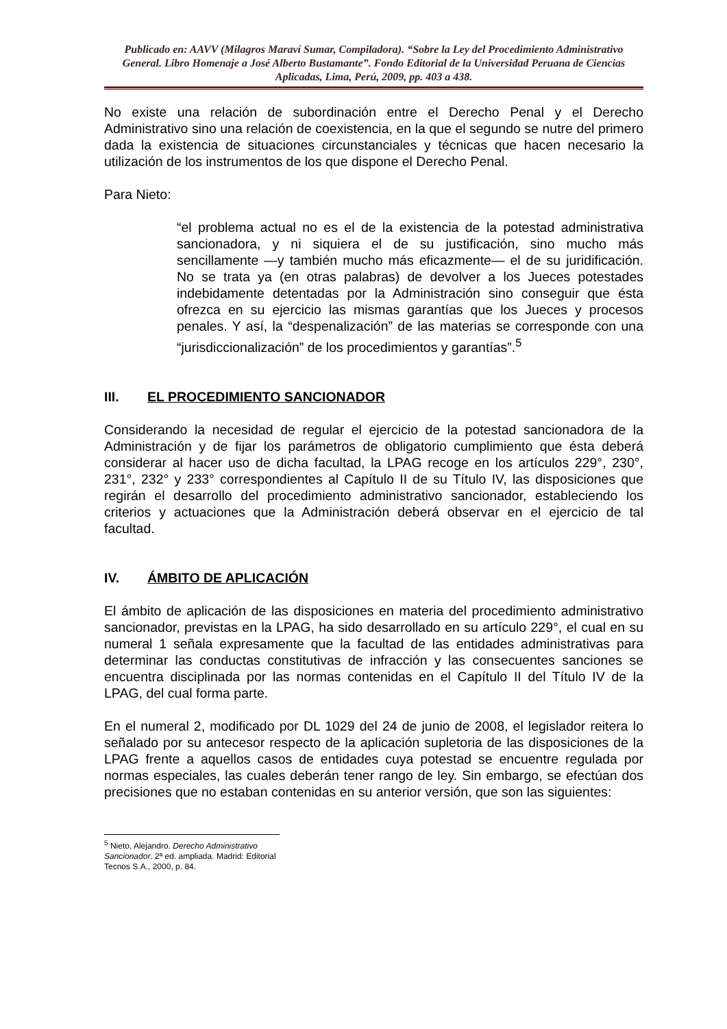Publicado en: AAVV (Milagros Maraví Sumar, Compiladora). “Sobre la Ley del Procedimiento Administrativo General. Libro Homenaje a José Alberto Bustamante”. Fondo Editorial de la Universidad Peruana de Ciencias Aplicadas, Lima, Perú, 2009, pp. 403 a 438.
No existe una relación de subordinación entre el Derecho Penal y el Derecho Administrativo sino una relación de coexistencia, en la que el segundo se nutre del primero dada la existencia de situaciones circunstanciales y técnicas que hacen necesario la utilización de los instrumentos de los que dispone el Derecho Penal.
Para Nieto:
“el problema actual no es el de la existencia de la potestad administrativa sancionadora, y ni siquiera el de su justificación, sino mucho más sencillamente —y también mucho más eficazmente— el de su juridificación. No se trata ya (en otras palabras) de devolver a los Jueces potestades indebidamente detentadas por la Administración sino conseguir que ésta ofrezca en su ejercicio las mismas garantías que los Jueces y procesos penales. Y así, la “despenalización” de las materias se corresponde con una “jurisdiccionalización” de los procedimientos y garantías”.<sup>5</sup>
III. EL PROCEDIMIENTO SANCIONADOR
Considerando la necesidad de regular el ejercicio de la potestad sancionadora de la Administración y de fijar los parámetros de obligatorio cumplimiento que ésta deberá considerar al hacer uso de dicha facultad, la LPAG recoge en los artículos 229°, 230°, 231°, 232° y 233° correspondientes al Capítulo II de su Título IV, las disposiciones que regirán el desarrollo del procedimiento administrativo sancionador, estableciendo los criterios y actuaciones que la Administración deberá observar en el ejercicio de tal facultad.
IV. ÁMBITO DE APLICACIÓN
El ámbito de aplicación de las disposiciones en materia del procedimiento administrativo sancionador, previstas en la LPAG, ha sido desarrollado en su artículo 229°, el cual en su numeral 1 señala expresamente que la facultad de las entidades administrativas para determinar las conductas constitutivas de infracción y las consecuentes sanciones se encuentra disciplinada por las normas contenidas en el Capítulo II del Título IV de la LPAG, del cual forma parte.
En el numeral 2, modificado por DL 1029 del 24 de junio de 2008, el legislador reitera lo señalado por su antecesor respecto de la aplicación supletoria de las disposiciones de la LPAG frente a aquellos casos de entidades cuya potestad se encuentre regulada por normas especiales, las cuales deberán tener rango de ley. Sin embargo, se efectúan dos precisiones que no estaban contenidas en su anterior versión, que son las siguientes:
<sup>5</sup> Nieto, Alejandro. Derecho Administrativo Sancionador. 2ª ed. ampliada. Madrid: Editorial Tecnos S.A., 2000, p. 84.